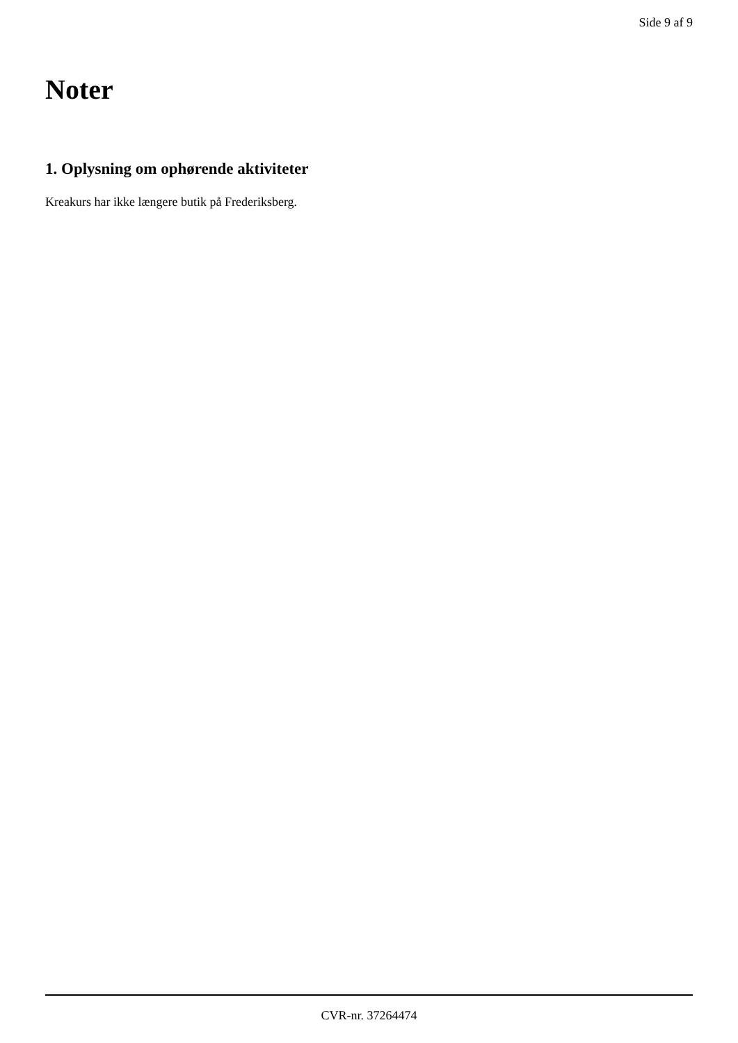Side 9 af 9
Noter
1. Oplysning om ophørende aktiviteter
Kreakurs har ikke længere butik på Frederiksberg.
CVR-nr. 37264474